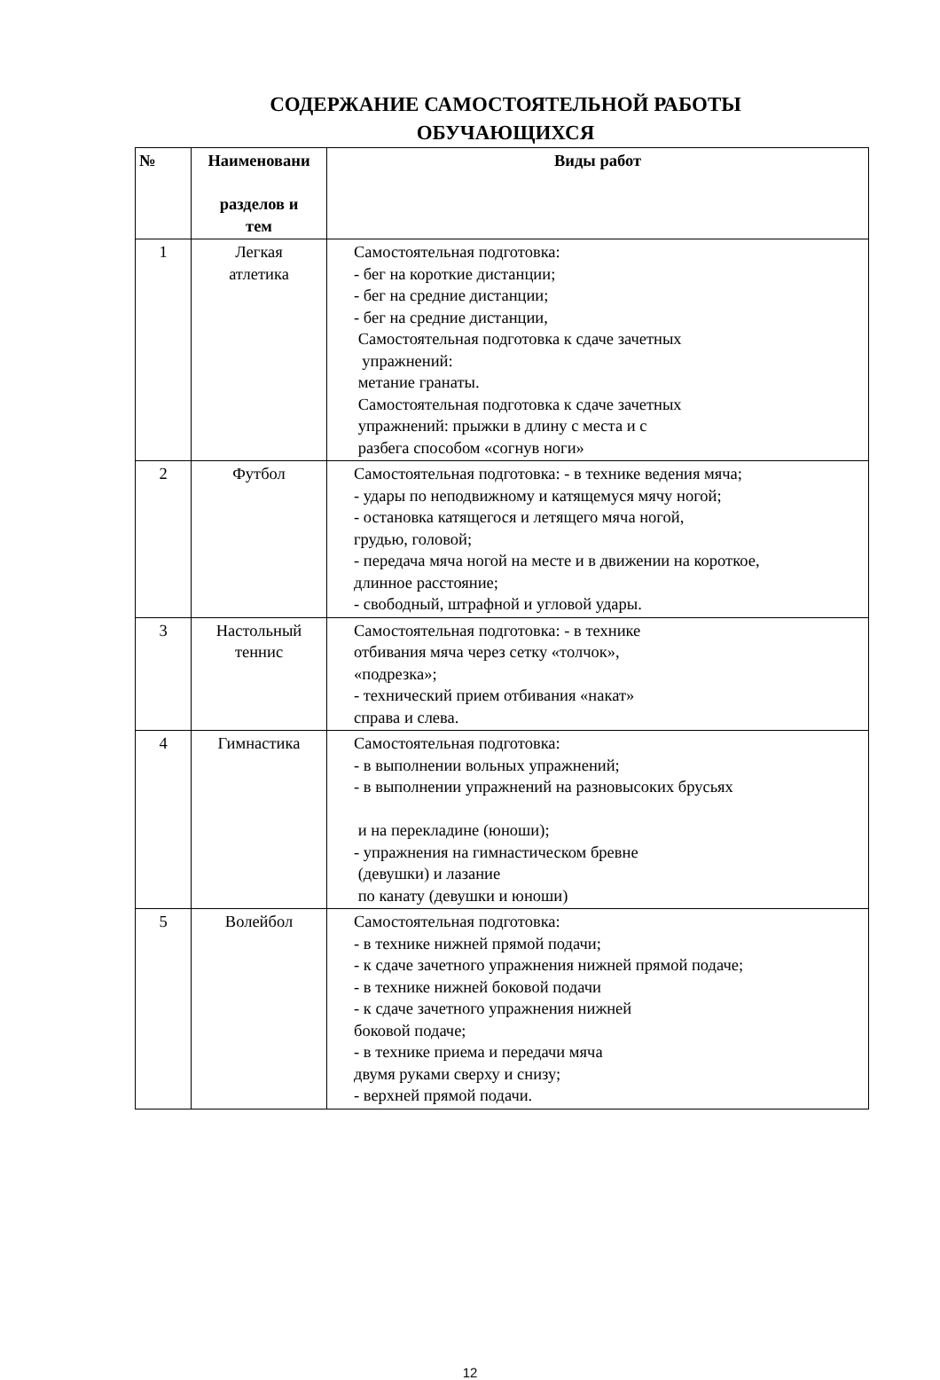СОДЕРЖАНИЕ САМОСТОЯТЕЛЬНОЙ РАБОТЫ
ОБУЧАЮЩИХСЯ
| № | Наименовани разделов и тем | Виды работ |
| --- | --- | --- |
| 1 | Легкая атлетика | Самостоятельная подготовка: - бег на короткие дистанции; - бег на средние дистанции; - бег на средние дистанции, Самостоятельная подготовка к сдаче зачетных упражнений: метание гранаты. Самостоятельная подготовка к сдаче зачетных упражнений: прыжки в длину с места и с разбега способом «согнув ноги» |
| 2 | Футбол | Самостоятельная подготовка: - в технике ведения мяча; - удары по неподвижному и катящемуся мячу ногой; - остановка катящегося и летящего мяча ногой, грудью, головой; - передача мяча ногой на месте и в движении на короткое, длинное расстояние; - свободный, штрафной и угловой удары. |
| 3 | Настольный теннис | Самостоятельная подготовка: - в технике отбивания мяча через сетку «толчок», «подрезка»; - технический прием отбивания «накат» справа и слева. |
| 4 | Гимнастика | Самостоятельная подготовка: - в выполнении вольных упражнений; - в выполнении упражнений на разновысоких брусьях и на перекладине (юноши); - упражнения на гимнастическом бревне (девушки) и лазание по канату (девушки и юноши) |
| 5 | Волейбол | Самостоятельная подготовка: - в технике нижней прямой подачи; - к сдаче зачетного упражнения нижней прямой подаче; - в технике нижней боковой подачи - к сдаче зачетного упражнения нижней боковой подаче; - в технике приема и передачи мяча двумя руками сверху и снизу; - верхней прямой подачи. |
12